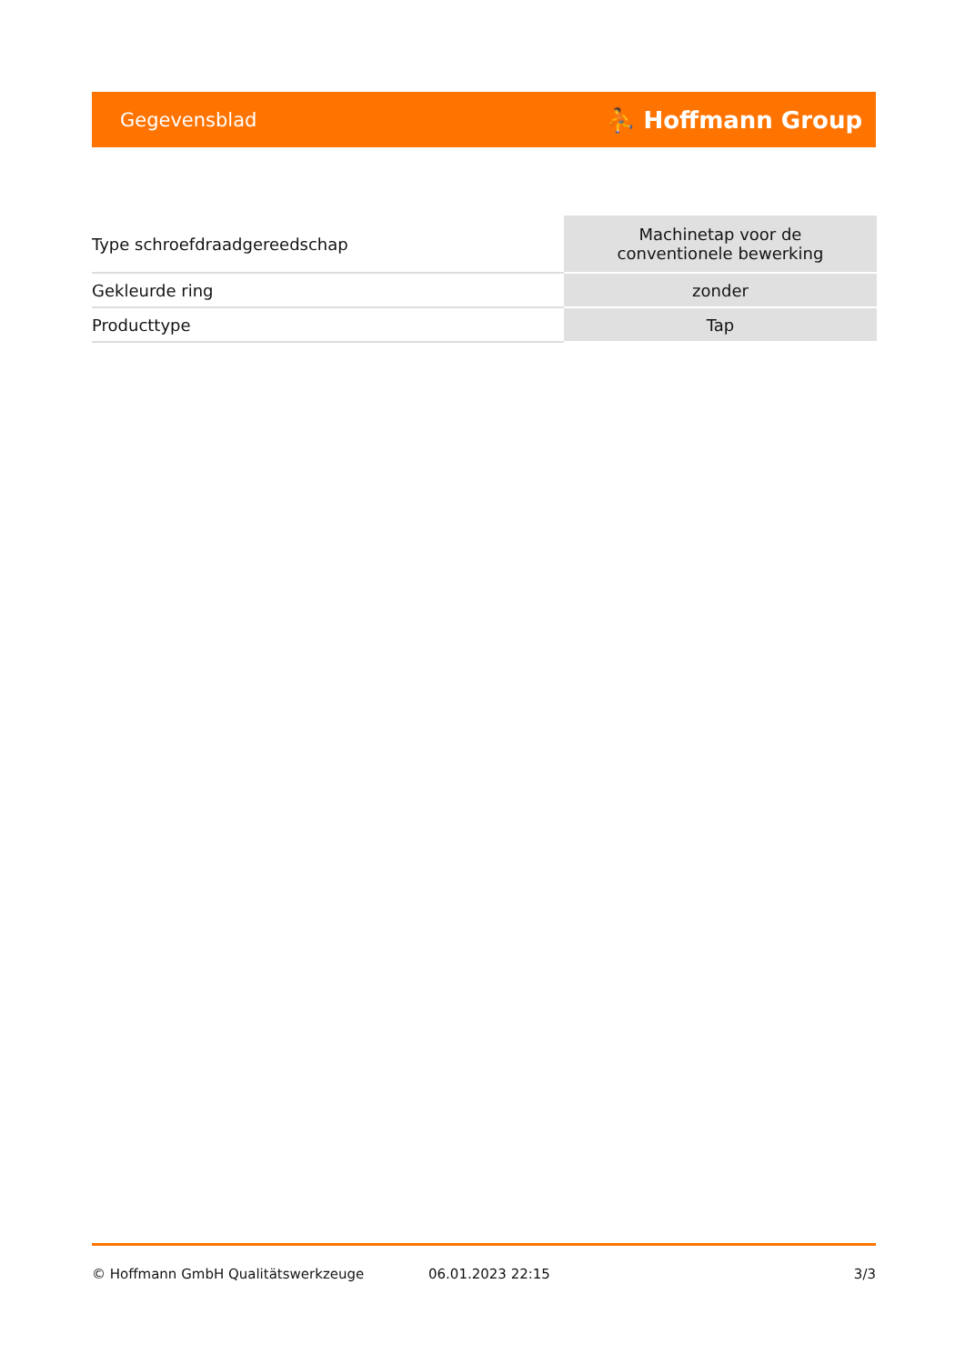Gegevensblad ⛹ Hoffmann Group
| Type schroefdraadgereedschap | Machinetap voor de conventionele bewerking |
| Gekleurde ring | zonder |
| Producttype | Tap |
© Hoffmann GmbH Qualitätswerkzeuge 06.01.2023 22:15 3/3